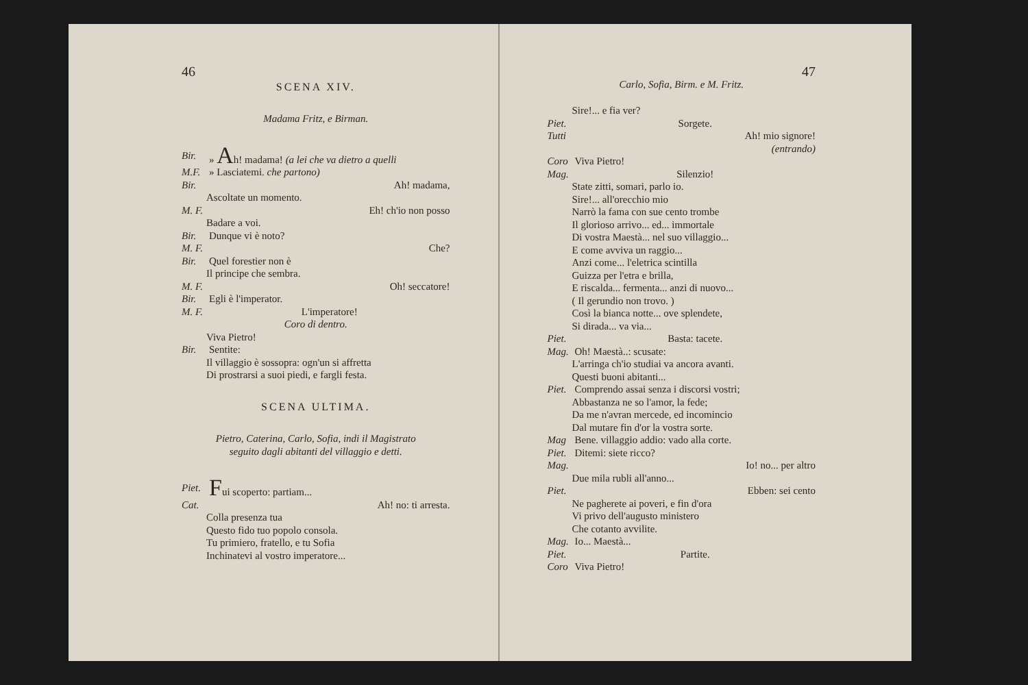46
SCENA XIV.
Madama Fritz, e Birman.
Bir. » Ah! madama! (a lei che va dietro a quelli
M.F. » Lasciatemi. che partono)
Bir. Ah! madama,
Ascoltate un momento.
M. F. Eh! ch'io non posso
Badare a voi.
Bir. Dunque vi è noto?
M. F. Che?
Bir. Quel forestier non è
Il principe che sembra.
M. F. Oh! seccatore!
Bir. Egli è l'imperator.
M. F. L'imperatore!
Coro di dentro.
Viva Pietro!
Bir. Sentite:
Il villaggio è sossopra: ogn'un si affretta
Di prostrarsi a suoi piedi, e fargli festa.
SCENA ULTIMA.
Pietro, Caterina, Carlo, Sofia, indi il Magistrato
seguito dagli abitanti del villaggio e detti.
Piet. Fui scoperto: partiam...
Cat. Ah! no: ti arresta.
Colla presenza tua
Questo fido tuo popolo consola.
Tu primiero, fratello, e tu Sofia
Inchinatevi al vostro imperatore...
47
Carlo, Sofia, Birm. e M. Fritz.
Sire!... e fia ver?
Piet. Sorgete.
Tutti Ah! mio signore!
(entrando)
Coro Viva Pietro!
Mag. Silenzio!
State zitti, somari, parlo io.
Sire!... all'orecchio mio
Narrò la fama con sue cento trombe
Il glorioso arrivo... ed... immortale
Di vostra Maestà... nel suo villaggio...
E come avviva un raggio...
Anzi come... l'eletrica scintilla
Guizza per l'etra e brilla,
E riscalda... fermenta... anzi di nuovo...
( Il gerundio non trovo. )
Così la bianca notte... ove splendete,
Si dirada... va via...
Piet. Basta: tacete.
Mag. Oh! Maestà..: scusate:
L'arringa ch'io studiai va ancora avanti.
Questi buoni abitanti...
Piet. Comprendo assai senza i discorsi vostri;
Abbastanza ne so l'amor, la fede;
Da me n'avran mercede, ed incomincio
Dal mutare fin d'or la vostra sorte.
Mag Bene. villaggio addio: vado alla corte.
Piet. Ditemi: siete ricco?
Mag. Io! no... per altro
Due mila rubli all'anno...
Piet. Ebben: sei cento
Ne pagherete ai poveri, e fin d'ora
Vi privo dell'augusto ministero
Che cotanto avvilite.
Mag. Io... Maestà...
Piet. Partite.
Coro Viva Pietro!